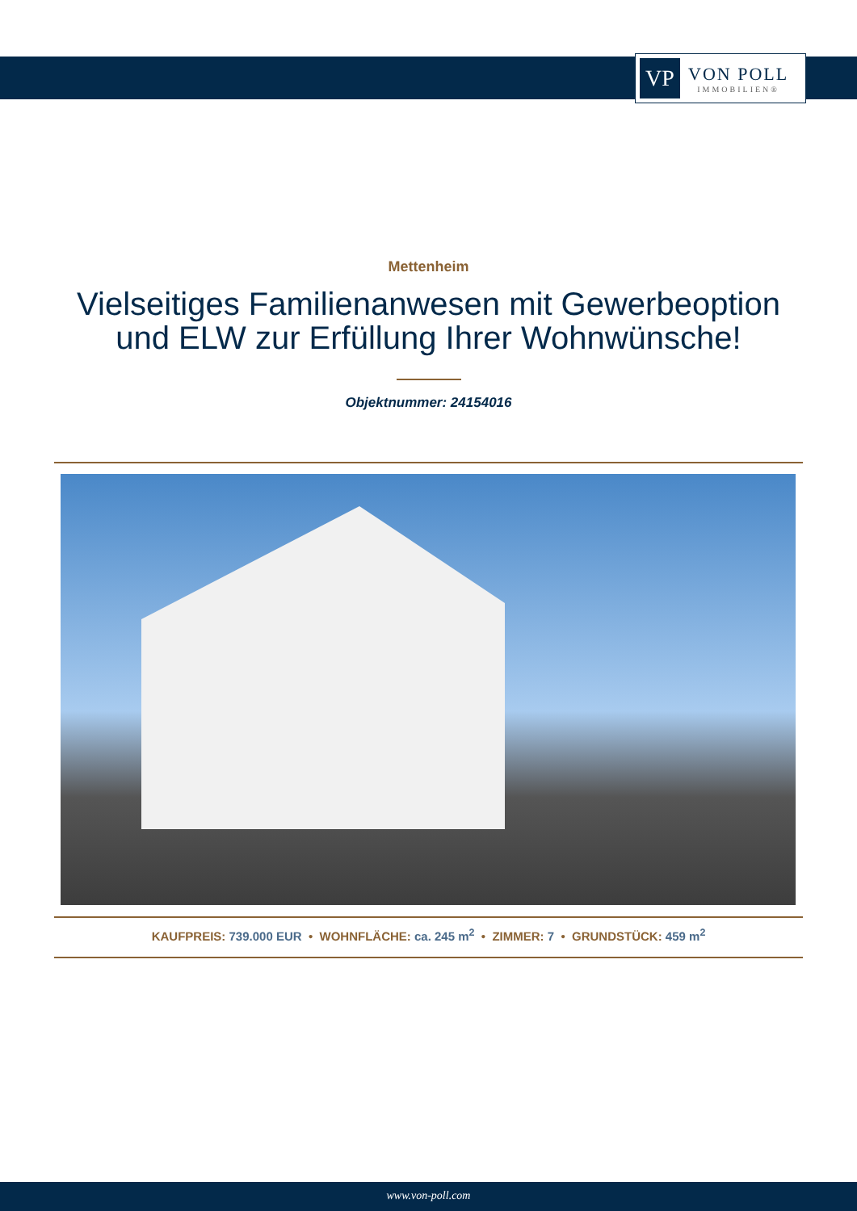VP
VON POLL
IMMOBILIEN®
Mettenheim
Vielseitiges Familienanwesen mit Gewerbeoption und ELW zur Erfüllung Ihrer Wohnwünsche!
Objektnummer: 24154016
KAUFPREIS: 739.000 EUR • WOHNFLÄCHE: ca. 245 m<sup>2</sup> • ZIMMER: 7 • GRUNDSTÜCK: 459 m<sup>2</sup>
www.von-poll.com